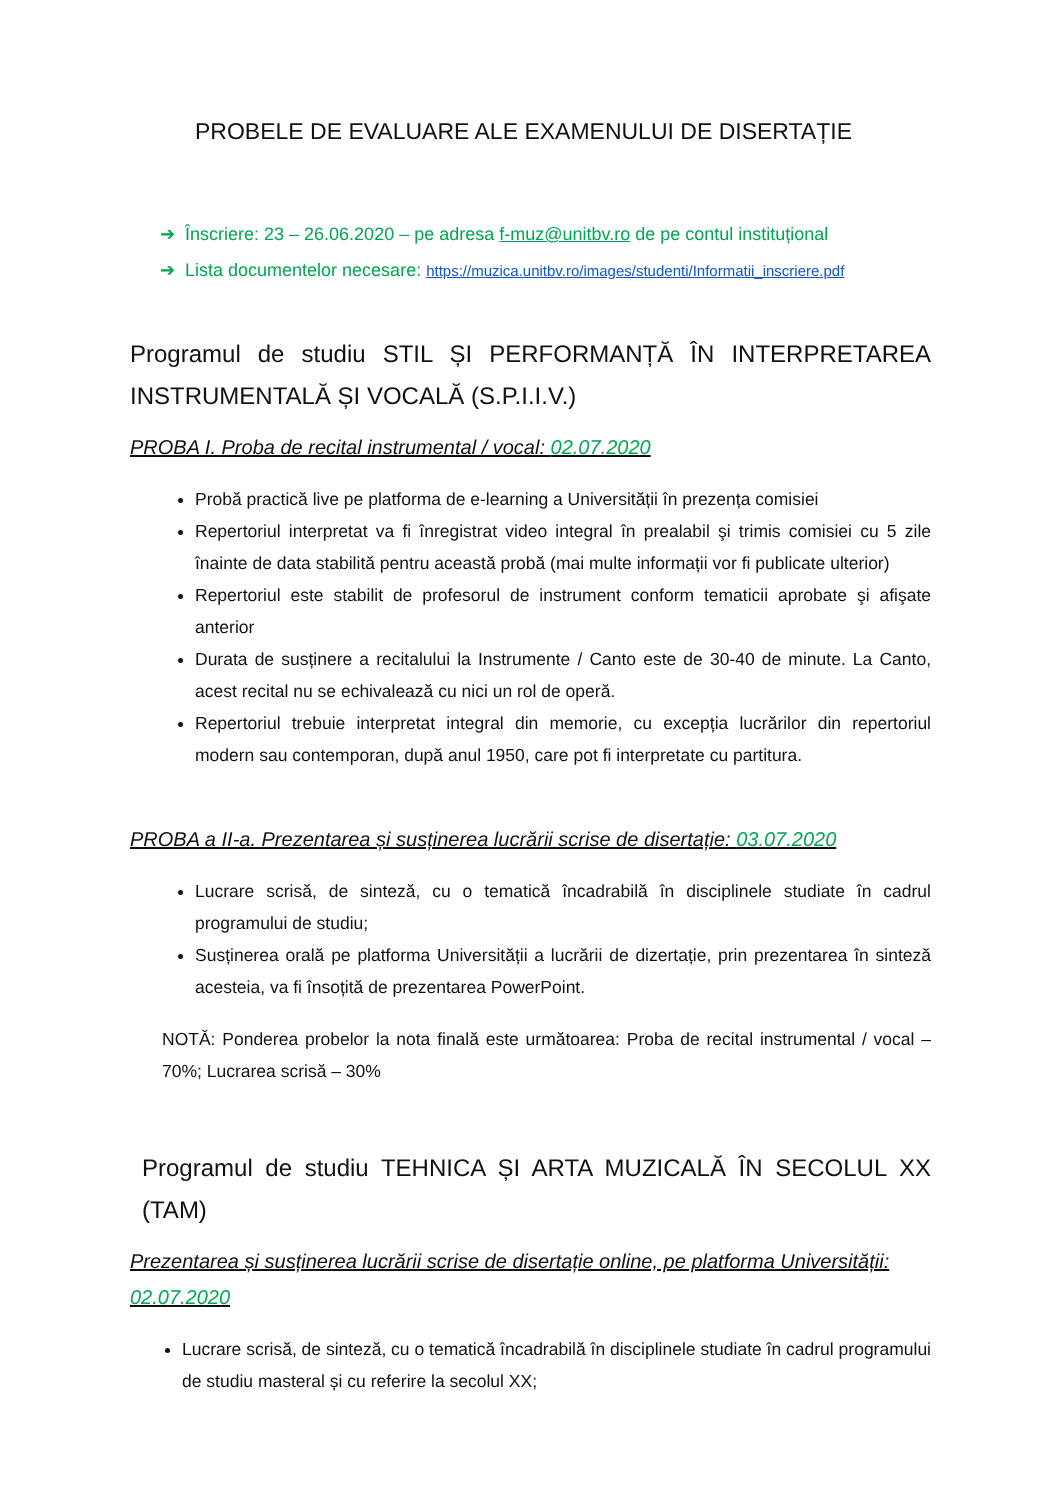PROBELE DE EVALUARE ALE EXAMENULUI DE DISERTAȚIE
➔ Înscriere: 23 – 26.06.2020 – pe adresa f-muz@unitbv.ro de pe contul instituțional
➔ Lista documentelor necesare: https://muzica.unitbv.ro/images/studenti/Informatii_inscriere.pdf
Programul de studiu STIL ȘI PERFORMANȚĂ ÎN INTERPRETAREA INSTRUMENTALĂ ȘI VOCALĂ (S.P.I.I.V.)
PROBA I. Proba de recital instrumental / vocal: 02.07.2020
Probă practică live pe platforma de e-learning a Universității în prezența comisiei
Repertoriul interpretat va fi înregistrat video integral în prealabil şi trimis comisiei cu 5 zile înainte de data stabilită pentru această probă (mai multe informații vor fi publicate ulterior)
Repertoriul este stabilit de profesorul de instrument conform tematicii aprobate şi afişate anterior
Durata de susținere a recitalului la Instrumente / Canto este de 30-40 de minute. La Canto, acest recital nu se echivalează cu nici un rol de operă.
Repertoriul trebuie interpretat integral din memorie, cu excepția lucrărilor din repertoriul modern sau contemporan, după anul 1950, care pot fi interpretate cu partitura.
PROBA a II-a. Prezentarea și susținerea lucrării scrise de disertație: 03.07.2020
Lucrare scrisă, de sinteză, cu o tematică încadrabilă în disciplinele studiate în cadrul programului de studiu;
Susținerea orală pe platforma Universității a lucrării de dizertație, prin prezentarea în sinteză acesteia, va fi însoțită de prezentarea PowerPoint.
NOTĂ: Ponderea probelor la nota finală este următoarea: Proba de recital instrumental / vocal – 70%; Lucrarea scrisă – 30%
Programul de studiu TEHNICA ȘI ARTA MUZICALĂ ÎN SECOLUL XX (TAM)
Prezentarea și susținerea lucrării scrise de disertație online, pe platforma Universității: 02.07.2020
Lucrare scrisă, de sinteză, cu o tematică încadrabilă în disciplinele studiate în cadrul programului de studiu masteral și cu referire la secolul XX;